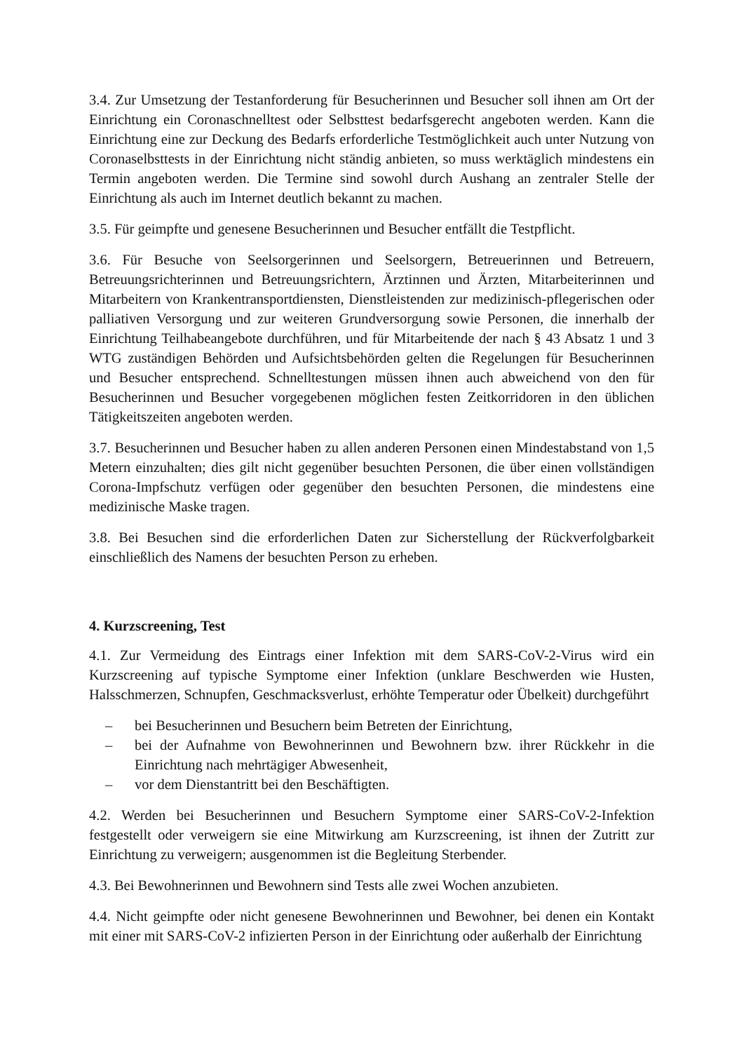3.4. Zur Umsetzung der Testanforderung für Besucherinnen und Besucher soll ihnen am Ort der Einrichtung ein Coronaschnelltest oder Selbsttest bedarfsgerecht angeboten werden. Kann die Einrichtung eine zur Deckung des Bedarfs erforderliche Testmöglichkeit auch unter Nutzung von Coronaselbsttests in der Einrichtung nicht ständig anbieten, so muss werktäglich mindestens ein Termin angeboten werden. Die Termine sind sowohl durch Aushang an zentraler Stelle der Einrichtung als auch im Internet deutlich bekannt zu machen.
3.5. Für geimpfte und genesene Besucherinnen und Besucher entfällt die Testpflicht.
3.6. Für Besuche von Seelsorgerinnen und Seelsorgern, Betreuerinnen und Betreuern, Betreuungsrichterinnen und Betreuungsrichtern, Ärztinnen und Ärzten, Mitarbeiterinnen und Mitarbeitern von Krankentransportdiensten, Dienstleistenden zur medizinisch-pflegerischen oder palliativen Versorgung und zur weiteren Grundversorgung sowie Personen, die innerhalb der Einrichtung Teilhabeangebote durchführen, und für Mitarbeitende der nach § 43 Absatz 1 und 3 WTG zuständigen Behörden und Aufsichtsbehörden gelten die Regelungen für Besucherinnen und Besucher entsprechend. Schnelltestungen müssen ihnen auch abweichend von den für Besucherinnen und Besucher vorgegebenen möglichen festen Zeitkorridoren in den üblichen Tätigkeitszeiten angeboten werden.
3.7. Besucherinnen und Besucher haben zu allen anderen Personen einen Mindestabstand von 1,5 Metern einzuhalten; dies gilt nicht gegenüber besuchten Personen, die über einen vollständigen Corona-Impfschutz verfügen oder gegenüber den besuchten Personen, die mindestens eine medizinische Maske tragen.
3.8. Bei Besuchen sind die erforderlichen Daten zur Sicherstellung der Rückverfolgbarkeit einschließlich des Namens der besuchten Person zu erheben.
4. Kurzscreening, Test
4.1. Zur Vermeidung des Eintrags einer Infektion mit dem SARS-CoV-2-Virus wird ein Kurzscreening auf typische Symptome einer Infektion (unklare Beschwerden wie Husten, Halsschmerzen, Schnupfen, Geschmacksverlust, erhöhte Temperatur oder Übelkeit) durchgeführt
– bei Besucherinnen und Besuchern beim Betreten der Einrichtung,
– bei der Aufnahme von Bewohnerinnen und Bewohnern bzw. ihrer Rückkehr in die Einrichtung nach mehrtägiger Abwesenheit,
– vor dem Dienstantritt bei den Beschäftigten.
4.2. Werden bei Besucherinnen und Besuchern Symptome einer SARS-CoV-2-Infektion festgestellt oder verweigern sie eine Mitwirkung am Kurzscreening, ist ihnen der Zutritt zur Einrichtung zu verweigern; ausgenommen ist die Begleitung Sterbender.
4.3. Bei Bewohnerinnen und Bewohnern sind Tests alle zwei Wochen anzubieten.
4.4. Nicht geimpfte oder nicht genesene Bewohnerinnen und Bewohner, bei denen ein Kontakt mit einer mit SARS-CoV-2 infizierten Person in der Einrichtung oder außerhalb der Einrichtung